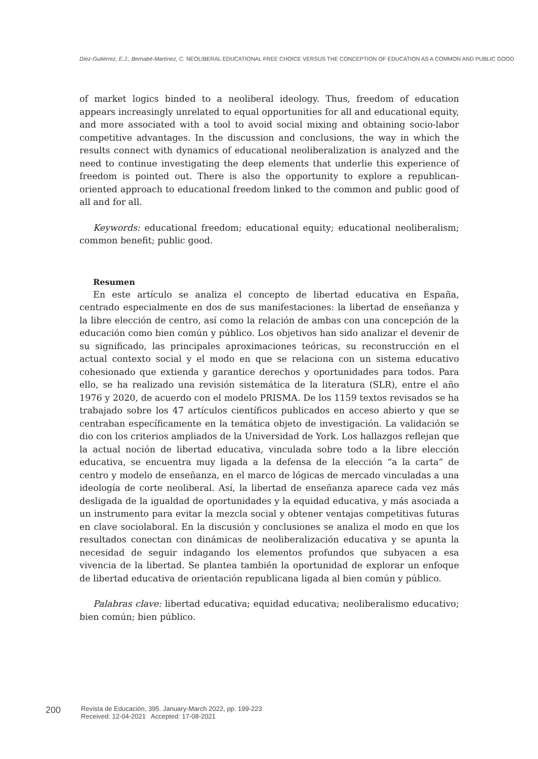Díez-Gutiérrez, E.J., Bernabé-Martínez, C. NEOLIBERAL EDUCATIONAL FREE CHOICE VERSUS THE CONCEPTION OF EDUCATION AS A COMMON AND PUBLIC GOOD
of market logics binded to a neoliberal ideology. Thus, freedom of education appears increasingly unrelated to equal opportunities for all and educational equity, and more associated with a tool to avoid social mixing and obtaining socio-labor competitive advantages. In the discussion and conclusions, the way in which the results connect with dynamics of educational neoliberalization is analyzed and the need to continue investigating the deep elements that underlie this experience of freedom is pointed out. There is also the opportunity to explore a republican-oriented approach to educational freedom linked to the common and public good of all and for all.
Keywords: educational freedom; educational equity; educational neoliberalism; common benefit; public good.
Resumen
En este artículo se analiza el concepto de libertad educativa en España, centrado especialmente en dos de sus manifestaciones: la libertad de enseñanza y la libre elección de centro, así como la relación de ambas con una concepción de la educación como bien común y público. Los objetivos han sido analizar el devenir de su significado, las principales aproximaciones teóricas, su reconstrucción en el actual contexto social y el modo en que se relaciona con un sistema educativo cohesionado que extienda y garantice derechos y oportunidades para todos. Para ello, se ha realizado una revisión sistemática de la literatura (SLR), entre el año 1976 y 2020, de acuerdo con el modelo PRISMA. De los 1159 textos revisados se ha trabajado sobre los 47 artículos científicos publicados en acceso abierto y que se centraban específicamente en la temática objeto de investigación. La validación se dio con los criterios ampliados de la Universidad de York. Los hallazgos reflejan que la actual noción de libertad educativa, vinculada sobre todo a la libre elección educativa, se encuentra muy ligada a la defensa de la elección “a la carta” de centro y modelo de enseñanza, en el marco de lógicas de mercado vinculadas a una ideología de corte neoliberal. Así, la libertad de enseñanza aparece cada vez más desligada de la igualdad de oportunidades y la equidad educativa, y más asociada a un instrumento para evitar la mezcla social y obtener ventajas competitivas futuras en clave sociolaboral. En la discusión y conclusiones se analiza el modo en que los resultados conectan con dinámicas de neoliberalización educativa y se apunta la necesidad de seguir indagando los elementos profundos que subyacen a esa vivencia de la libertad. Se plantea también la oportunidad de explorar un enfoque de libertad educativa de orientación republicana ligada al bien común y público.
Palabras clave: libertad educativa; equidad educativa; neoliberalismo educativo; bien común; bien público.
200
Revista de Educación, 395. January-March 2022, pp. 199-223
Received: 12-04-2021 Accepted: 17-08-2021